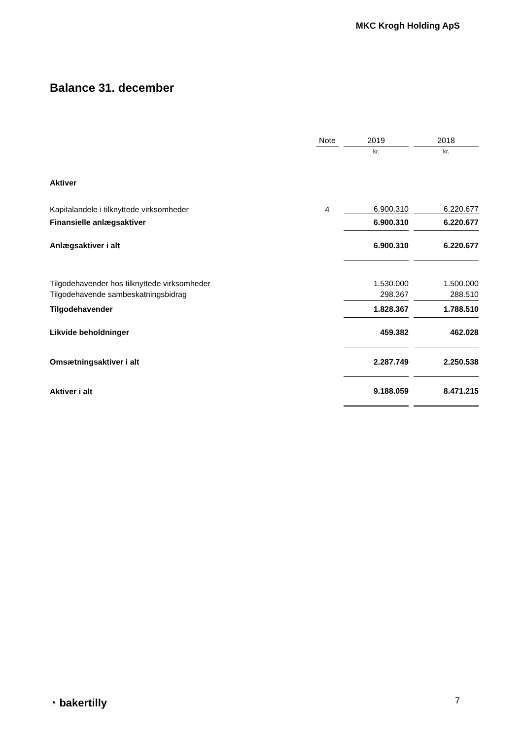MKC Krogh Holding ApS
Balance 31. december
| | Note | | 2019 | | 2018 |
| --- | --- | --- | --- | --- | --- |
| | | | kr. | | kr. |
| Aktiver | | | | | |
| Kapitalandele i tilknyttede virksomheder | 4 | | 6.900.310 | | 6.220.677 |
| Finansielle anlægsaktiver | | | 6.900.310 | | 6.220.677 |
| Anlægsaktiver i alt | | | 6.900.310 | | 6.220.677 |
| Tilgodehavender hos tilknyttede virksomheder | | | 1.530.000 | | 1.500.000 |
| Tilgodehavende sambeskatningsbidrag | | | 298.367 | | 288.510 |
| Tilgodehavender | | | 1.828.367 | | 1.788.510 |
| Likvide beholdninger | | | 459.382 | | 462.028 |
| Omsætningsaktiver i alt | | | 2.287.749 | | 2.250.538 |
| Aktiver i alt | | | 9.188.059 | | 8.471.215 |
◔ bakertilly 7